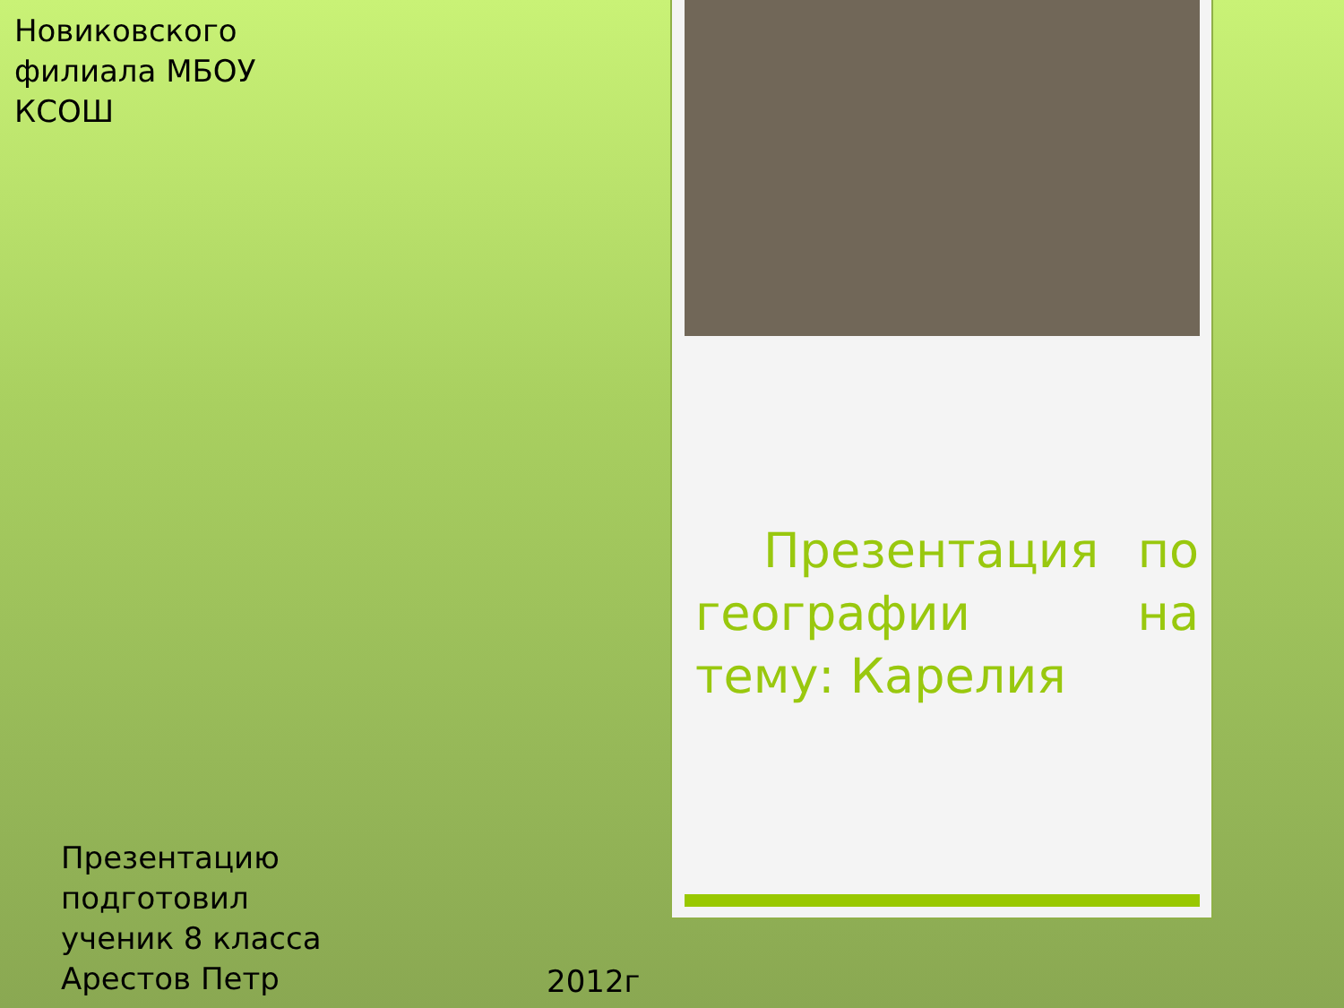Новиковского
филиала МБОУ
КСОШ
Презентацию
подготовил
ученик 8 класса
Арестов Петр
2012г
Презентация по географии на тему: Карелия